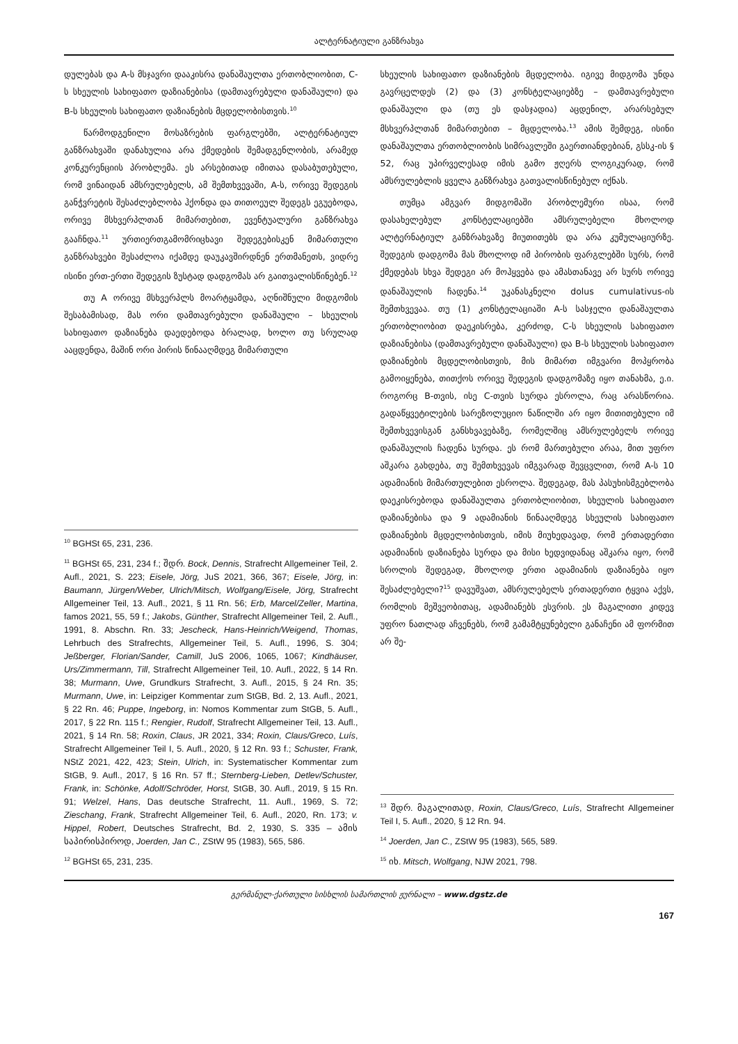ალტერნატიული განზრახვა
დულებას და A-ს მსჯავრი დააკისრა დანაშაულთა ერთობლიობით, C-ს სხეულის სახიფათო დაზიანებისა (დამთავრებული დანაშაული) და B-ს სხეულის სახიფათო დაზიანების მცდელობისთვის.<sup>10</sup>
წარმოდგენილი მოსაზრების ფარგლებში, ალტერნატიულ განზრახვაში დანახულია არა ქმედების შემადგენლობის, არამედ კონკურენციის პრობლემა. ეს არსებითად იმითაა დასაბუთებული, რომ ვინაიდან ამსრულებელს, ამ შემთხვევაში, A-ს, ორივე შედეგის განჭვრეტის შესაძლებლობა ჰქონდა და თითოეულ შედეგს ეგუებოდა, ორივე მსხვერპლთან მიმართებით, ევენტუალური განზრახვა გააჩნდა.<sup>11</sup> ურთიერთგამომრიცხავი შედეგებისკენ მიმართული განზრახვები შესაძლოა იქამდე დაუკავშირდნენ ერთმანეთს, ვიდრე ისინი ერთ-ერთი შედეგის ზუსტად დადგომას არ გაითვალისწინებენ.<sup>12</sup>
თუ A ორივე მსხვერპლს მოარტყამდა, აღნიშნული მიდგომის შესაბამისად, მას ორი დამთავრებული დანაშაული – სხეულის სახიფათო დაზიანება დაედებოდა ბრალად, ხოლო თუ სრულად ააცდენდა, მაშინ ორი პირის წინააღმდეგ მიმართული
<sup>10</sup> BGHSt 65, 231, 236.
<sup>11</sup> BGHSt 65, 231, 234 f.; შდრ. Bock, Dennis, Strafrecht Allgemeiner Teil, 2. Aufl., 2021, S. 223; Eisele, Jörg, JuS 2021, 366, 367; Eisele, Jörg, in: Baumann, Jürgen/Weber, Ulrich/Mitsch, Wolfgang/Eisele, Jörg, Strafrecht Allgemeiner Teil, 13. Aufl., 2021, § 11 Rn. 56; Erb, Marcel/Zeller, Martina, famos 2021, 55, 59 f.; Jakobs, Günther, Strafrecht Allgemeiner Teil, 2. Aufl., 1991, 8. Abschn. Rn. 33; Jescheck, Hans-Heinrich/Weigend, Thomas, Lehrbuch des Strafrechts, Allgemeiner Teil, 5. Aufl., 1996, S. 304; Jeßberger, Florian/Sander, Camill, JuS 2006, 1065, 1067; Kindhäuser, Urs/Zimmermann, Till, Strafrecht Allgemeiner Teil, 10. Aufl., 2022, § 14 Rn. 38; Murmann, Uwe, Grundkurs Strafrecht, 3. Aufl., 2015, § 24 Rn. 35; Murmann, Uwe, in: Leipziger Kommentar zum StGB, Bd. 2, 13. Aufl., 2021, § 22 Rn. 46; Puppe, Ingeborg, in: Nomos Kommentar zum StGB, 5. Aufl., 2017, § 22 Rn. 115 f.; Rengier, Rudolf, Strafrecht Allgemeiner Teil, 13. Aufl., 2021, § 14 Rn. 58; Roxin, Claus, JR 2021, 334; Roxin, Claus/Greco, Luís, Strafrecht Allgemeiner Teil I, 5. Aufl., 2020, § 12 Rn. 93 f.; Schuster, Frank, NStZ 2021, 422, 423; Stein, Ulrich, in: Systematischer Kommentar zum StGB, 9. Aufl., 2017, § 16 Rn. 57 ff.; Sternberg-Lieben, Detlev/Schuster, Frank, in: Schönke, Adolf/Schröder, Horst, StGB, 30. Aufl., 2019, § 15 Rn. 91; Welzel, Hans, Das deutsche Strafrecht, 11. Aufl., 1969, S. 72; Zieschang, Frank, Strafrecht Allgemeiner Teil, 6. Aufl., 2020, Rn. 173; v. Hippel, Robert, Deutsches Strafrecht, Bd. 2, 1930, S. 335 – ამის საპირისპიროდ, Joerden, Jan C., ZStW 95 (1983), 565, 586.
<sup>12</sup> BGHSt 65, 231, 235.
სხეულის სახიფათო დაზიანების მცდელობა. იგივე მიდგომა უნდა გავრცელდეს (2) და (3) კონსტელაციებზე – დამთავრებული დანაშაული და (თუ ეს დასჯადია) აცდენილ, არარსებულ მსხვერპლთან მიმართებით – მცდელობა.<sup>13</sup> ამის შემდეგ, ისინი დანაშაულთა ერთობლიობის სიმრავლეში გაერთიანდებიან, გსსკ-ის § 52, რაც უპირველესად იმის გამო ჟღერს ლოგიკურად, რომ ამსრულებლის ყველა განზრახვა გათვალისწინებულ იქნას.
თუმცა ამგვარ მიდგომაში პრობლემური ისაა, რომ დასახელებულ კონსტელაციებში ამსრულებელი მხოლოდ ალტერნატიულ განზრახვაზე მიუთითებს და არა კუმულაციურზე. შედეგის დადგომა მას მხოლოდ იმ პირობის ფარგლებში სურს, რომ ქმედებას სხვა შედეგი არ მოჰყვება და ამასთანავე არ სურს ორივე დანაშაულის ჩადენა.<sup>14</sup> უკანასკნელი dolus cumulativus-ის შემთხვევაა. თუ (1) კონსტელაციაში A-ს სასჯელი დანაშაულთა ერთობლიობით დაეკისრება, კერძოდ, C-ს სხეულის სახიფათო დაზიანებისა (დამთავრებული დანაშაული) და B-ს სხეულის სახიფათო დაზიანების მცდელობისთვის, მის მიმართ იმგვარი მოპყრობა გამოიყენება, თითქოს ორივე შედეგის დადგომაზე იყო თანახმა, ე.ი. როგორც B-თვის, ისე C-თვის სურდა ესროლა, რაც არასწორია. გადაწყვეტილების სარეზოლუციო ნაწილში არ იყო მითითებული იმ შემთხვევისგან განსხვავებაზე, რომელშიც ამსრულებელს ორივე დანაშაულის ჩადენა სურდა. ეს რომ მართებული არაა, მით უფრო აშკარა გახდება, თუ შემთხვევას იმგვარად შევცვლით, რომ A-ს 10 ადამიანის მიმართულებით ესროლა. შედეგად, მას პასუხისმგებლობა დაეკისრებოდა დანაშაულთა ერთობლიობით, სხეულის სახიფათო დაზიანებისა და 9 ადამიანის წინააღმდეგ სხეულის სახიფათო დაზიანების მცდელობისთვის, იმის მიუხედავად, რომ ერთადერთი ადამიანის დაზიანება სურდა და მისი ხედვიდანაც აშკარა იყო, რომ სროლის შედეგად, მხოლოდ ერთი ადამიანის დაზიანება იყო შესაძლებელი?<sup>15</sup> დავუშვათ, ამსრულებელს ერთადერთი ტყვია აქვს, რომლის მეშვეობითაც, ადამიანებს ესვრის. ეს მაგალითი კიდევ უფრო ნათლად აჩვენებს, რომ გამამტყუნებელი განაჩენი ამ ფორმით არ შე-
<sup>13</sup> შდრ. მაგალითად, Roxin, Claus/Greco, Luís, Strafrecht Allgemeiner Teil I, 5. Aufl., 2020, § 12 Rn. 94.
<sup>14</sup> Joerden, Jan C., ZStW 95 (1983), 565, 589.
<sup>15</sup> იხ. Mitsch, Wolfgang, NJW 2021, 798.
გერმანულ-ქართული სისხლის სამართლის ჟურნალი – www.dgstz.de
167